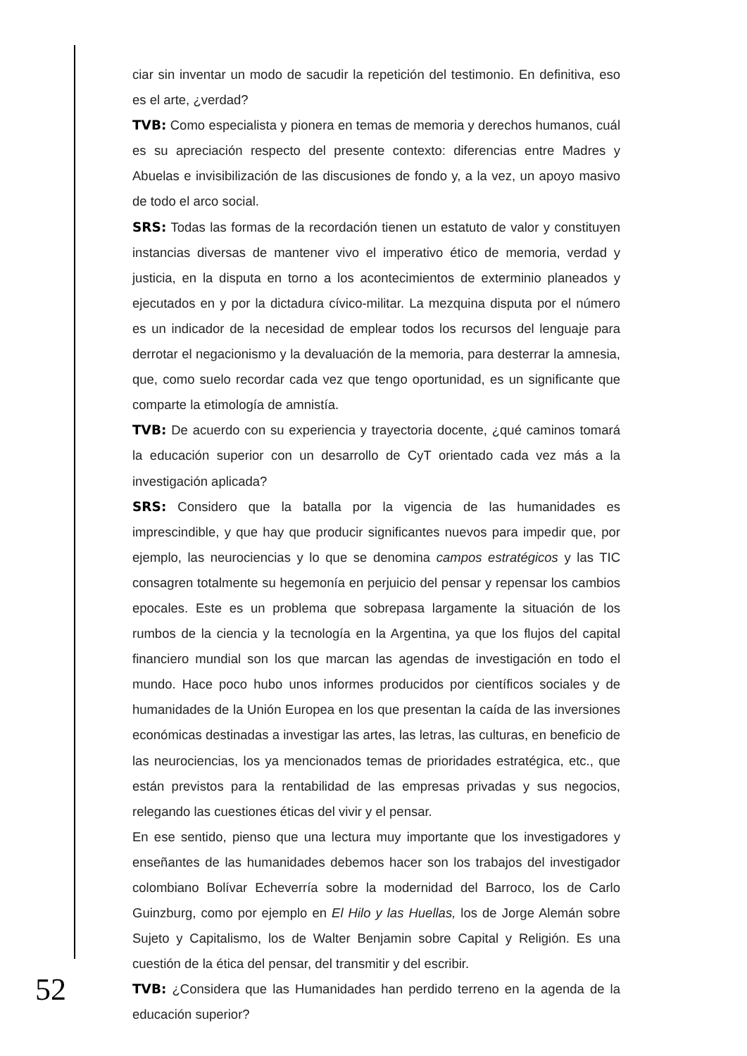ciar sin inventar un modo de sacudir la repetición del testimonio. En definitiva, eso es el arte, ¿verdad?
TVB: Como especialista y pionera en temas de memoria y derechos humanos, cuál es su apreciación respecto del presente contexto: diferencias entre Madres y Abuelas e invisibilización de las discusiones de fondo y, a la vez, un apoyo masivo de todo el arco social.
SRS: Todas las formas de la recordación tienen un estatuto de valor y constituyen instancias diversas de mantener vivo el imperativo ético de memoria, verdad y justicia, en la disputa en torno a los acontecimientos de exterminio planeados y ejecutados en y por la dictadura cívico-militar. La mezquina disputa por el número es un indicador de la necesidad de emplear todos los recursos del lenguaje para derrotar el negacionismo y la devaluación de la memoria, para desterrar la amnesia, que, como suelo recordar cada vez que tengo oportunidad, es un significante que comparte la etimología de amnistía.
TVB: De acuerdo con su experiencia y trayectoria docente, ¿qué caminos tomará la educación superior con un desarrollo de CyT orientado cada vez más a la investigación aplicada?
SRS: Considero que la batalla por la vigencia de las humanidades es imprescindible, y que hay que producir significantes nuevos para impedir que, por ejemplo, las neurociencias y lo que se denomina campos estratégicos y las TIC consagren totalmente su hegemonía en perjuicio del pensar y repensar los cambios epocales. Este es un problema que sobrepasa largamente la situación de los rumbos de la ciencia y la tecnología en la Argentina, ya que los flujos del capital financiero mundial son los que marcan las agendas de investigación en todo el mundo. Hace poco hubo unos informes producidos por científicos sociales y de humanidades de la Unión Europea en los que presentan la caída de las inversiones económicas destinadas a investigar las artes, las letras, las culturas, en beneficio de las neurociencias, los ya mencionados temas de prioridades estratégica, etc., que están previstos para la rentabilidad de las empresas privadas y sus negocios, relegando las cuestiones éticas del vivir y el pensar.
En ese sentido, pienso que una lectura muy importante que los investigadores y enseñantes de las humanidades debemos hacer son los trabajos del investigador colombiano Bolívar Echeverría sobre la modernidad del Barroco, los de Carlo Guinzburg, como por ejemplo en El Hilo y las Huellas, los de Jorge Alemán sobre Sujeto y Capitalismo, los de Walter Benjamin sobre Capital y Religión. Es una cuestión de la ética del pensar, del transmitir y del escribir.
TVB: ¿Considera que las Humanidades han perdido terreno en la agenda de la educación superior?
52